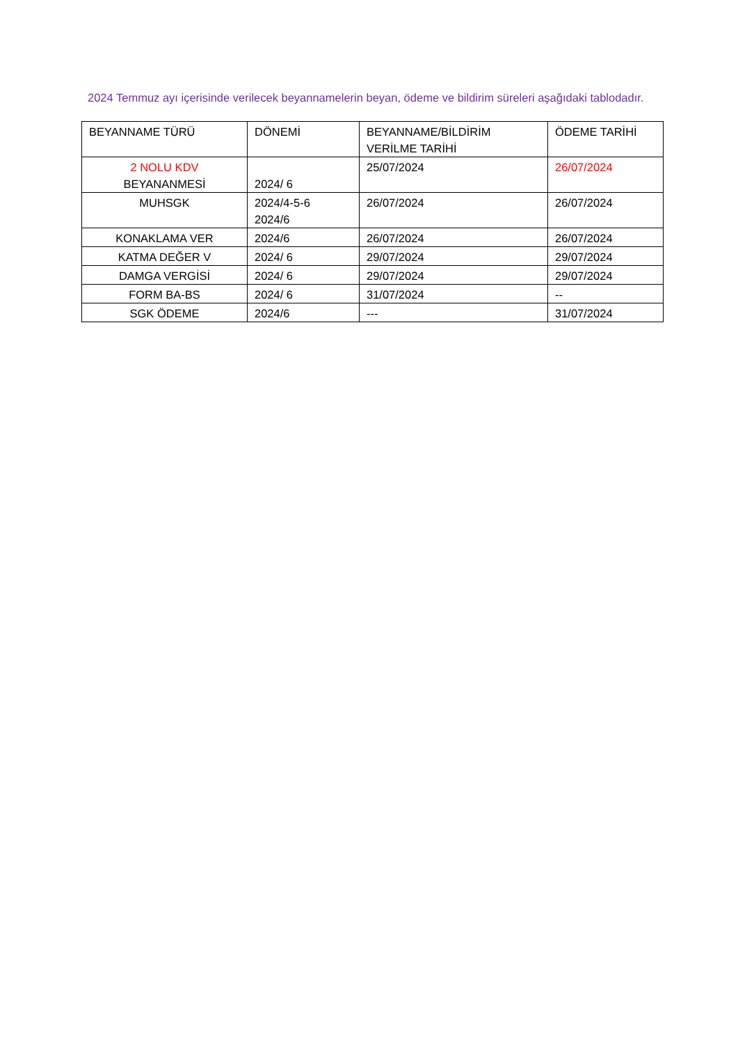2024 Temmuz ayı içerisinde verilecek beyannamelerin beyan, ödeme ve bildirim süreleri aşağıdaki tablodadır.
| BEYANNAME TÜRÜ | DÖNEMİ | BEYANNAME/BİLDİRİM VERİLME TARİHİ | ÖDEME TARİHİ |
| 2 NOLU KDV BEYANANMESİ | 2024/ 6 | 25/07/2024 | 26/07/2024 |
| MUHSGK | 2024/4-5-6 2024/6 | 26/07/2024 | 26/07/2024 |
| KONAKLAMA VER | 2024/6 | 26/07/2024 | 26/07/2024 |
| KATMA DEĞER V | 2024/ 6 | 29/07/2024 | 29/07/2024 |
| DAMGA VERGİSİ | 2024/ 6 | 29/07/2024 | 29/07/2024 |
| FORM BA-BS | 2024/ 6 | 31/07/2024 | -- |
| SGK ÖDEME | 2024/6 | --- | 31/07/2024 |